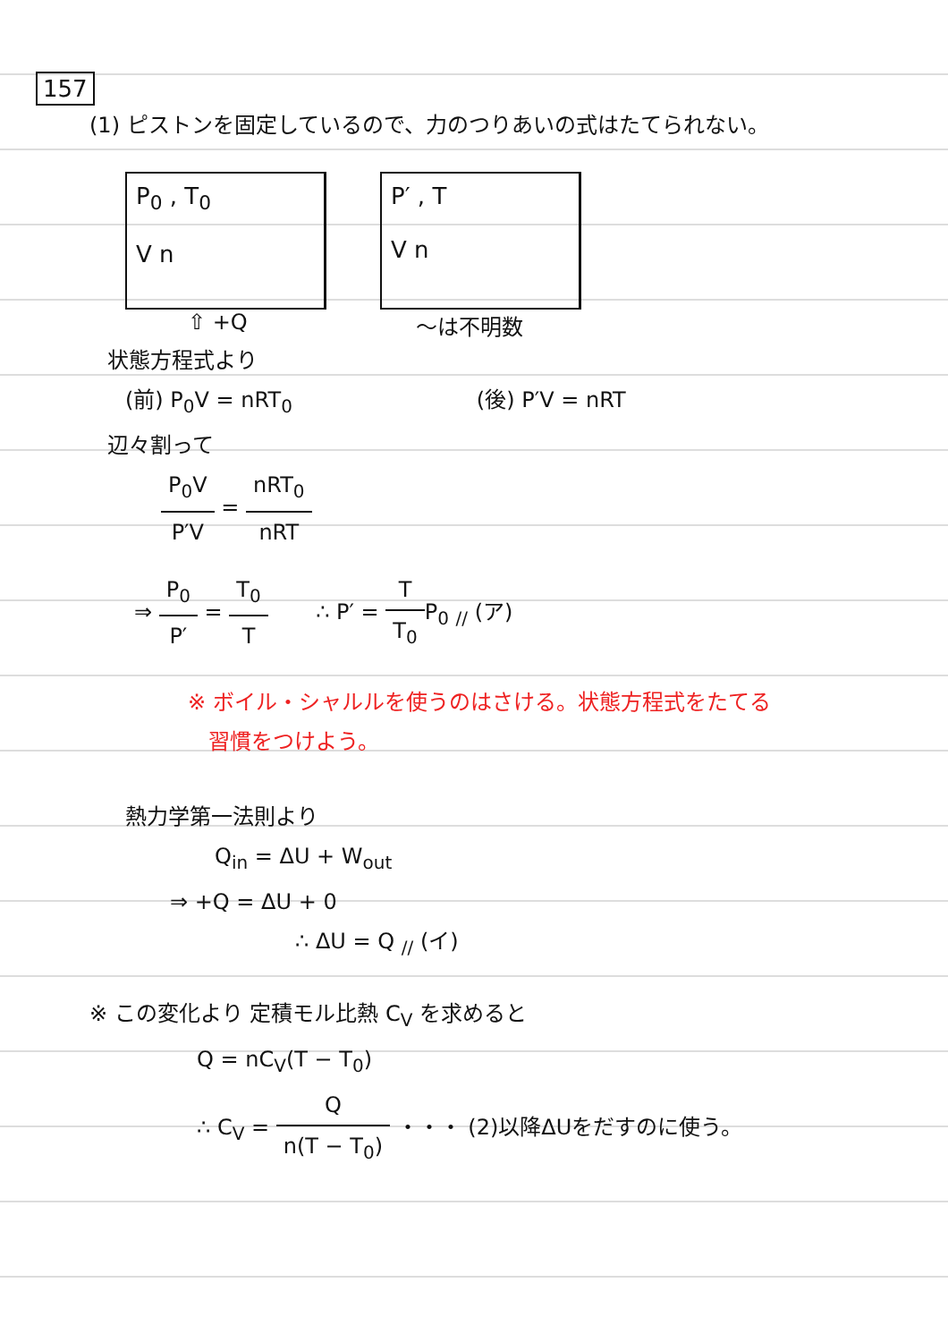157
(1) ピストンを固定しているので、力のつりあいの式はたてられない。
P<sub>0</sub> , T<sub>0</sub>
V n
⇧ +Q
P′ , T
V n
〜は不明数
状態方程式より
(前) P<sub>0</sub>V = nRT<sub>0</sub> (後) P′V = nRT
辺々割って
P<sub>0</sub>V P′V = nRT<sub>0</sub> nRT
⇒ P<sub>0</sub> P′ = T<sub>0</sub> T ∴ P′ = T T<sub>0</sub> P<sub>0</sub> <sub>//</sub> (ア)
※ ボイル・シャルルを使うのはさける。状態方程式をたてる
習慣をつけよう。
熱力学第一法則より
Q<sub>in</sub> = ΔU + W<sub>out</sub>
⇒ +Q = ΔU + 0
∴ ΔU = Q <sub>//</sub> (イ)
※ この変化より 定積モル比熱 C<sub>V</sub> を求めると
Q = nC<sub>V</sub>(T − T<sub>0</sub>)
∴ C<sub>V</sub> = Q n(T − T<sub>0</sub>) ・・・ (2)以降ΔUをだすのに使う。